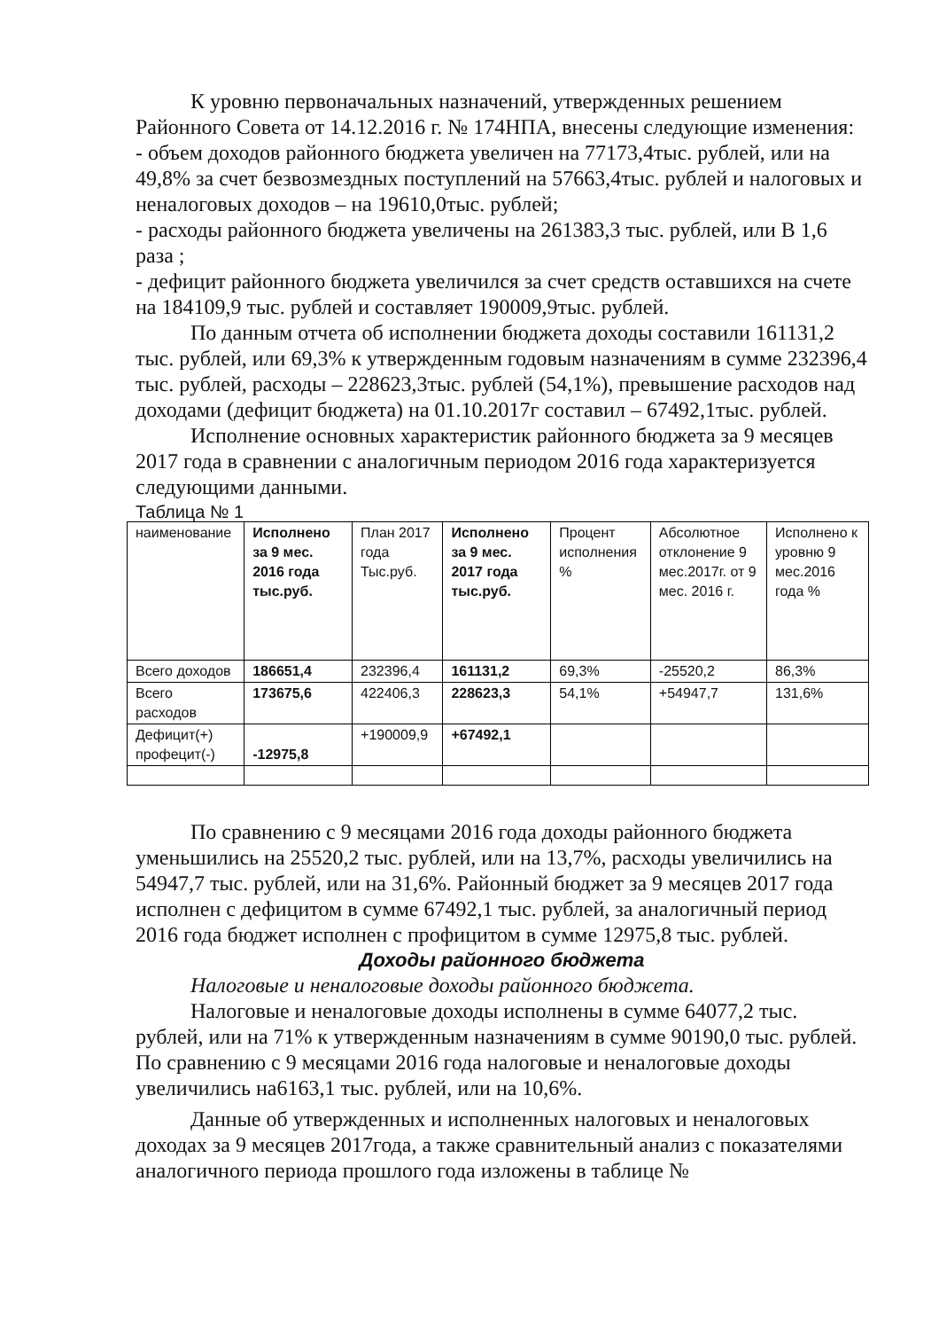К уровню первоначальных назначений, утвержденных решением Районного Совета от 14.12.2016 г. № 174НПА, внесены следующие изменения:
- объем доходов районного бюджета увеличен на 77173,4тыс. рублей, или на 49,8% за счет безвозмездных поступлений на 57663,4тыс. рублей и налоговых и неналоговых доходов – на 19610,0тыс. рублей;
- расходы районного бюджета увеличены на 261383,3 тыс. рублей, или В 1,6 раза ;
- дефицит районного бюджета увеличился за счет средств оставшихся на счете на 184109,9 тыс. рублей и составляет 190009,9тыс. рублей.
По данным отчета об исполнении бюджета доходы составили 161131,2 тыс. рублей, или 69,3% к утвержденным годовым назначениям в сумме 232396,4 тыс. рублей, расходы – 228623,3тыс. рублей (54,1%), превышение расходов над доходами (дефицит бюджета) на 01.10.2017г составил – 67492,1тыс. рублей.
Исполнение основных характеристик районного бюджета за 9 месяцев 2017 года в сравнении с аналогичным периодом 2016 года характеризуется следующими данными.
Таблица № 1
| наименование | Исполнено за 9 мес. 2016 года тыс.руб. | План 2017 года Тыс.руб. | Исполнено за 9 мес. 2017 года тыс.руб. | Процент исполнения % | Абсолютное отклонение 9 мес.2017г. от 9 мес. 2016 г. | Исполнено к уровню 9 мес.2016 года % |
| Всего доходов | 186651,4 | 232396,4 | 161131,2 | 69,3% | -25520,2 | 86,3% |
| Всего расходов | 173675,6 | 422406,3 | 228623,3 | 54,1% | +54947,7 | 131,6% |
| Дефицит(+) профецит(-) | -12975,8 | +190009,9 | +67492,1 | | | |
По сравнению с 9 месяцами 2016 года доходы районного бюджета уменьшились на 25520,2 тыс. рублей, или на 13,7%, расходы увеличились на 54947,7 тыс. рублей, или на 31,6%. Районный бюджет за 9 месяцев 2017 года исполнен с дефицитом в сумме 67492,1 тыс. рублей, за аналогичный период 2016 года бюджет исполнен с профицитом в сумме 12975,8 тыс. рублей.
Доходы районного бюджета
Налоговые и неналоговые доходы районного бюджета.
Налоговые и неналоговые доходы исполнены в сумме 64077,2 тыс. рублей, или на 71% к утвержденным назначениям в сумме 90190,0 тыс. рублей. По сравнению с 9 месяцами 2016 года налоговые и неналоговые доходы увеличились на6163,1 тыс. рублей, или на 10,6%.
Данные об утвержденных и исполненных налоговых и неналоговых доходах за 9 месяцев 2017года, а также сравнительный анализ с показателями аналогичного периода прошлого года изложены в таблице №